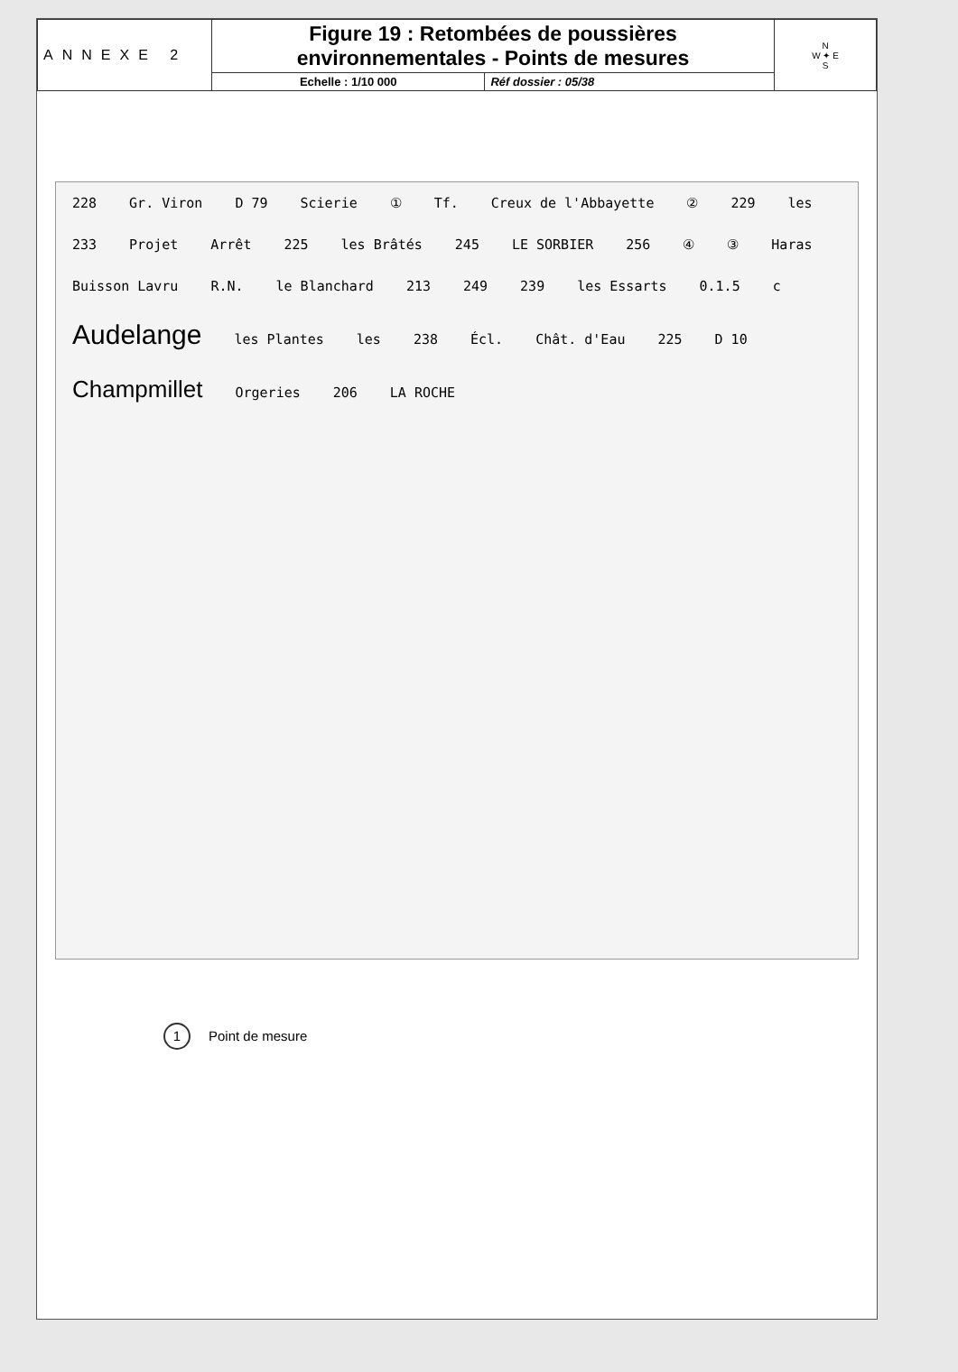| ANNEXE 2 | Figure 19 : Retombées de poussières environnementales - Points de mesures | | N W ✦ E S |
| | Echelle : 1/10 000 | Réf dossier : 05/38 | |
228 Gr. Viron D 79 Scierie ① Tf. Creux de l'Abbayette ② 229 les 233 Projet Arrêt 225 les Brâtés 245 LE SORBIER 256 ④ ③ Haras Buisson Lavru R.N. le Blanchard 213 249 239 les Essarts 0.1.5 c Audelange les Plantes les 238 Écl. Chât. d'Eau 225 D 10 Champmillet Orgeries 206 LA ROCHE
1 Point de mesure